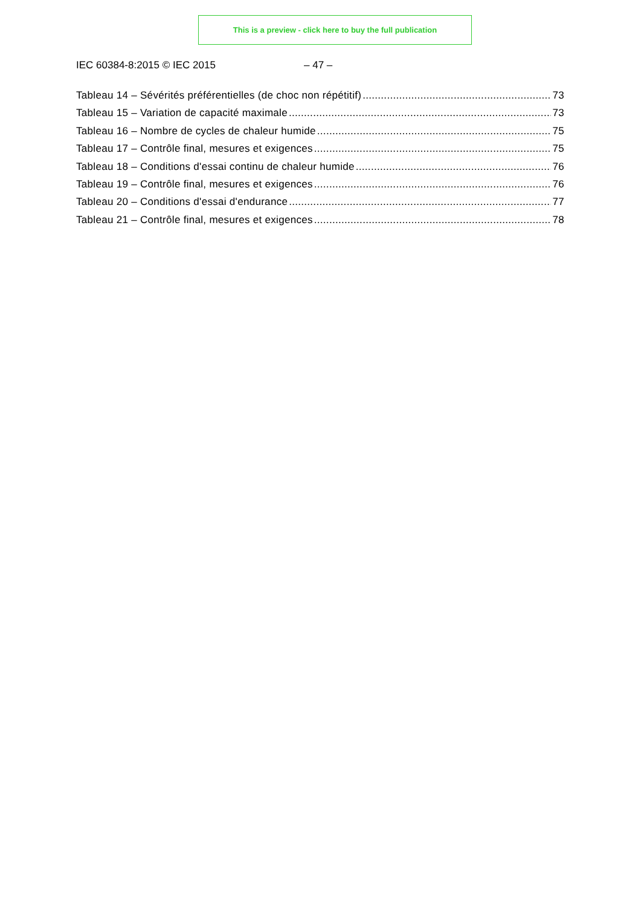This is a preview - click here to buy the full publication
IEC 60384-8:2015 © IEC 2015 – 47 –
Tableau 14 – Sévérités préférentielles (de choc non répétitif) 73
Tableau 15 – Variation de capacité maximale 73
Tableau 16 – Nombre de cycles de chaleur humide 75
Tableau 17 – Contrôle final, mesures et exigences 75
Tableau 18 – Conditions d'essai continu de chaleur humide 76
Tableau 19 – Contrôle final, mesures et exigences 76
Tableau 20 – Conditions d'essai d'endurance 77
Tableau 21 – Contrôle final, mesures et exigences 78